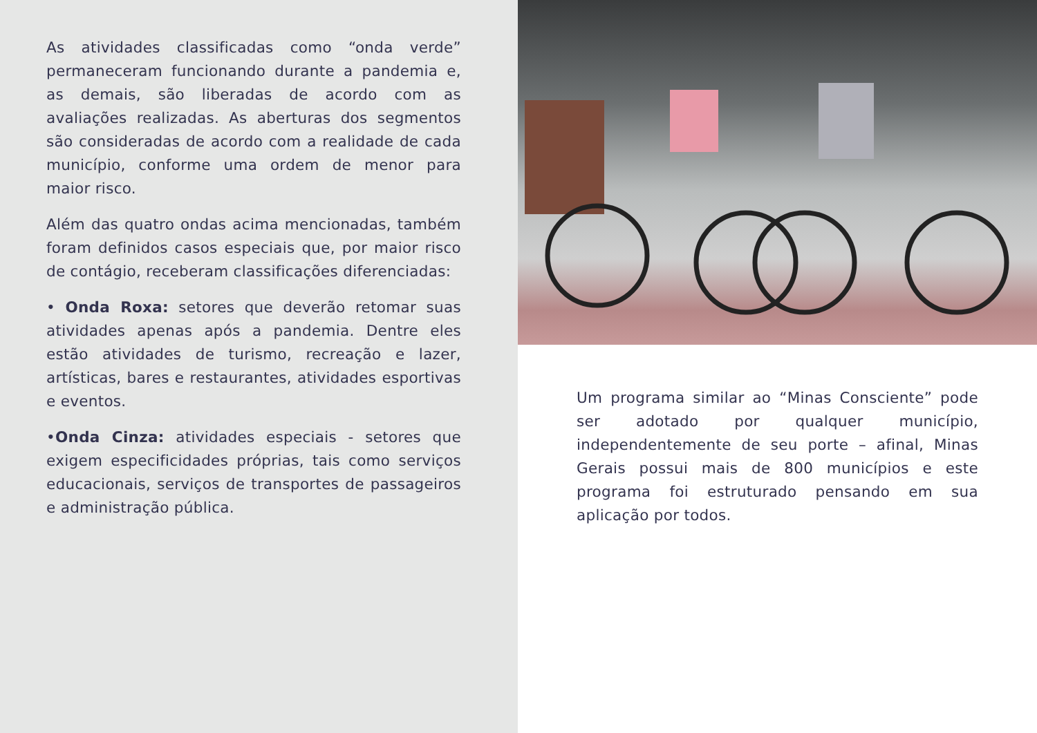As atividades classificadas como “onda verde” permaneceram funcionando durante a pandemia e, as demais, são liberadas de acordo com as avaliações realizadas. As aberturas dos segmentos são consideradas de acordo com a realidade de cada município, conforme uma ordem de menor para maior risco.
Além das quatro ondas acima mencionadas, também foram definidos casos especiais que, por maior risco de contágio, receberam classificações diferenciadas:
• Onda Roxa: setores que deverão retomar suas atividades apenas após a pandemia. Dentre eles estão atividades de turismo, recreação e lazer, artísticas, bares e restaurantes, atividades esportivas e eventos.
•Onda Cinza: atividades especiais - setores que exigem especificidades próprias, tais como serviços educacionais, serviços de transportes de passageiros e administração pública.
Um programa similar ao “Minas Consciente” pode ser adotado por qualquer município, independentemente de seu porte – afinal, Minas Gerais possui mais de 800 municípios e este programa foi estruturado pensando em sua aplicação por todos.